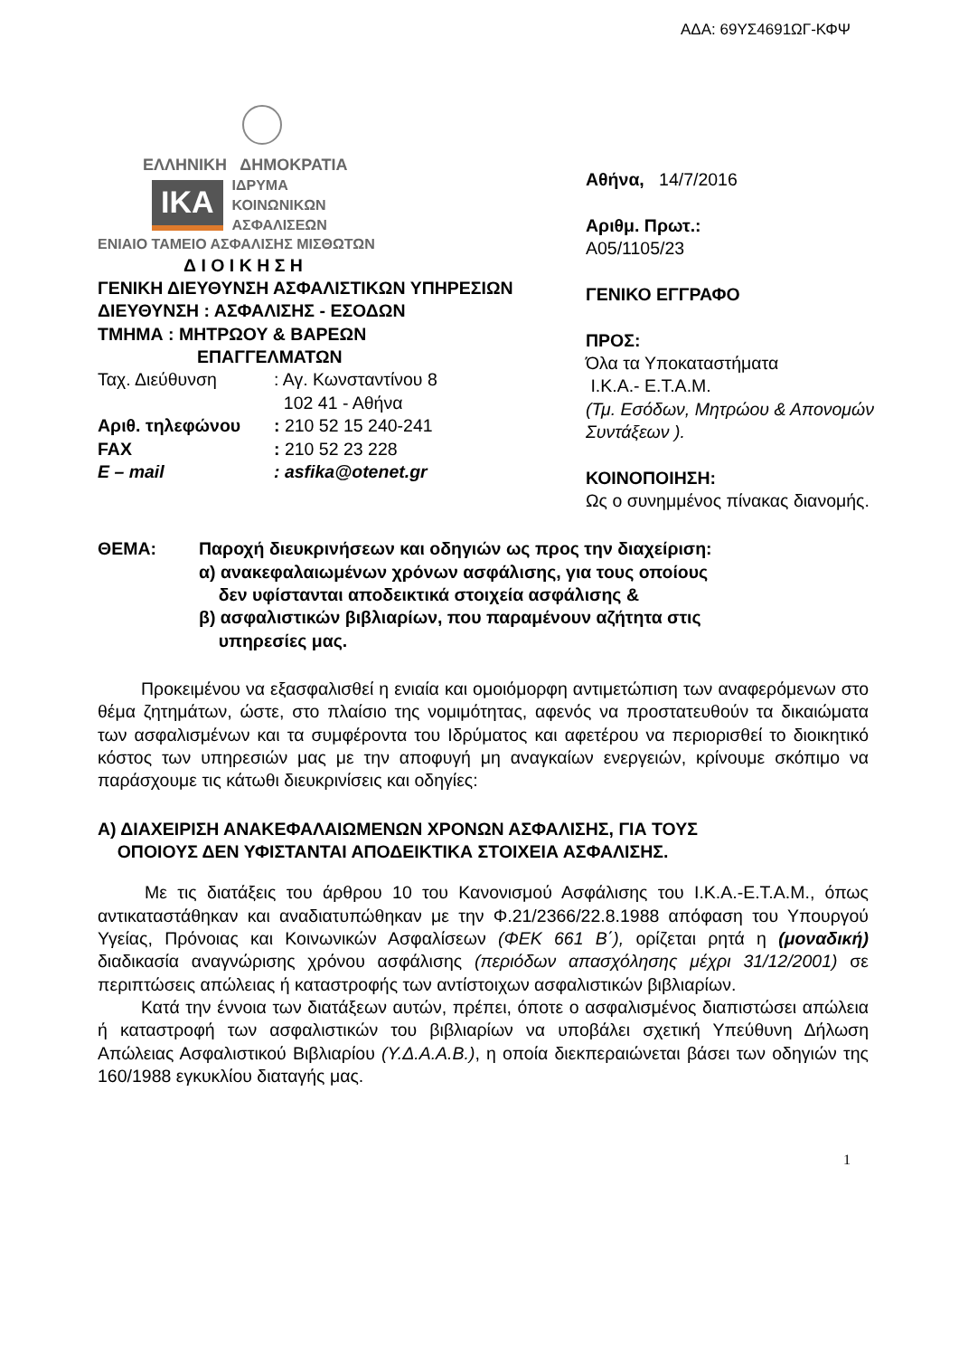ΑΔΑ: 69ΥΣ4691ΩΓ-ΚΦΨ
ΕΛΛΗΝΙΚΗ ΔΗΜΟΚΡΑΤΙΑ
IKA
ΙΔΡΥΜΑ
ΚΟΙΝΩΝΙΚΩΝ
ΑΣΦΑΛΙΣΕΩΝ
ΕΝΙΑΙΟ ΤΑΜΕΙΟ ΑΣΦΑΛΙΣΗΣ ΜΙΣΘΩΤΩΝ
Δ Ι Ο Ι Κ Η Σ Η
ΓΕΝΙΚΗ ΔΙΕΥΘΥΝΣΗ ΑΣΦΑΛΙΣΤΙΚΩΝ ΥΠΗΡΕΣΙΩΝ
ΔΙΕΥΘΥΝΣΗ : ΑΣΦΑΛΙΣΗΣ - ΕΣΟΔΩΝ
ΤΜΗΜΑ : ΜΗΤΡΩΟΥ & ΒΑΡΕΩΝ
ΕΠΑΓΓΕΛΜΑΤΩΝ
Ταχ. Διεύθυνση: Αγ. Κωνσταντίνου 8
102 41 - Αθήνα
Αριθ. τηλεφώνου: 210 52 15 240-241
FAX: 210 52 23 228
E – mail: asfika@otenet.gr
Αθήνα, 14/7/2016
Αριθμ. Πρωτ.:
Α05/1105/23
ΓΕΝΙΚΟ ΕΓΓΡΑΦΟ
ΠΡΟΣ:
Όλα τα Υποκαταστήματα
Ι.Κ.Α.- Ε.Τ.Α.Μ.
(Τμ. Εσόδων, Μητρώου & Απονομών Συντάξεων ).
ΚΟΙΝΟΠΟΙΗΣΗ:
Ως ο συνημμένος πίνακας διανομής.
ΘΕΜΑ: Παροχή διευκρινήσεων και οδηγιών ως προς την διαχείριση:
α) ανακεφαλαιωμένων χρόνων ασφάλισης, για τους οποίους
δεν υφίστανται αποδεικτικά στοιχεία ασφάλισης &
β) ασφαλιστικών βιβλιαρίων, που παραμένουν αζήτητα στις
υπηρεσίες μας.
Προκειμένου να εξασφαλισθεί η ενιαία και ομοιόμορφη αντιμετώπιση των αναφερόμενων στο θέμα ζητημάτων, ώστε, στο πλαίσιο της νομιμότητας, αφενός να προστατευθούν τα δικαιώματα των ασφαλισμένων και τα συμφέροντα του Ιδρύματος και αφετέρου να περιορισθεί το διοικητικό κόστος των υπηρεσιών μας με την αποφυγή μη αναγκαίων ενεργειών, κρίνουμε σκόπιμο να παράσχουμε τις κάτωθι διευκρινίσεις και οδηγίες:
Α) ΔΙΑΧΕΙΡΙΣΗ ΑΝΑΚΕΦΑΛΑΙΩΜΕΝΩΝ ΧΡΟΝΩΝ ΑΣΦΑΛΙΣΗΣ, ΓΙΑ ΤΟΥΣ
ΟΠΟΙΟΥΣ ΔΕΝ ΥΦΙΣΤΑΝΤΑΙ ΑΠΟΔΕΙΚΤΙΚΑ ΣΤΟΙΧΕΙΑ ΑΣΦΑΛΙΣΗΣ.
Με τις διατάξεις του άρθρου 10 του Κανονισμού Ασφάλισης του Ι.Κ.Α.-Ε.Τ.Α.Μ., όπως αντικαταστάθηκαν και αναδιατυπώθηκαν με την Φ.21/2366/22.8.1988 απόφαση του Υπουργού Υγείας, Πρόνοιας και Κοινωνικών Ασφαλίσεων (ΦΕΚ 661 Β΄), ορίζεται ρητά η (μοναδική) διαδικασία αναγνώρισης χρόνου ασφάλισης (περιόδων απασχόλησης μέχρι 31/12/2001) σε περιπτώσεις απώλειας ή καταστροφής των αντίστοιχων ασφαλιστικών βιβλιαρίων.
Κατά την έννοια των διατάξεων αυτών, πρέπει, όποτε ο ασφαλισμένος διαπιστώσει απώλεια ή καταστροφή των ασφαλιστικών του βιβλιαρίων να υποβάλει σχετική Υπεύθυνη Δήλωση Απώλειας Ασφαλιστικού Βιβλιαρίου (Υ.Δ.Α.Α.Β.), η οποία διεκπεραιώνεται βάσει των οδηγιών της 160/1988 εγκυκλίου διαταγής μας.
1